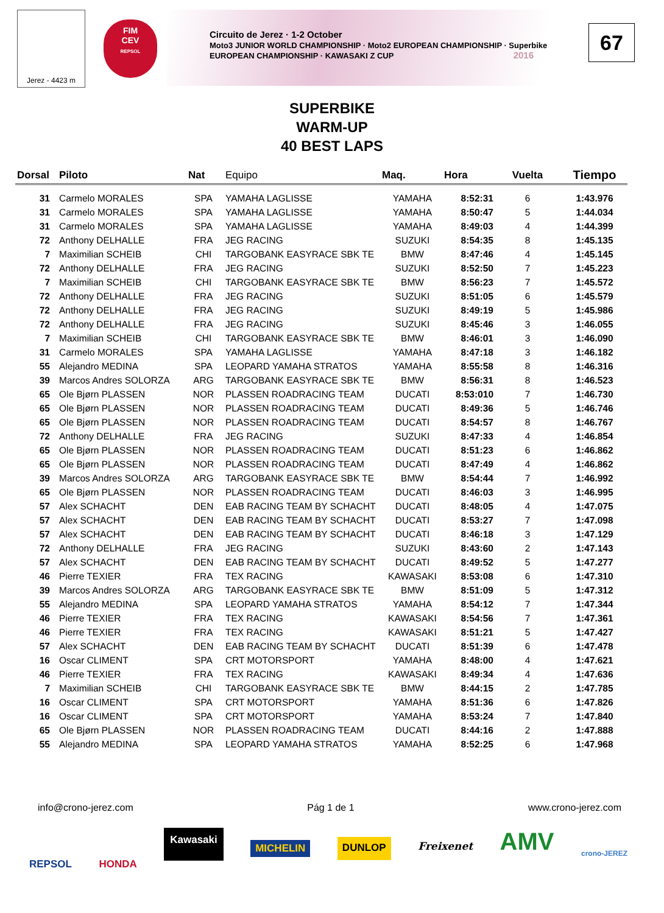Jerez - 4423 m
FIM
CEV
REPSOL
Circuito de Jerez · 1-2 October
Moto3 JUNIOR WORLD CHAMPIONSHIP · Moto2 EUROPEAN CHAMPIONSHIP · Superbike EUROPEAN CHAMPIONSHIP · KAWASAKI Z CUP 2016
67
SUPERBIKE
WARM-UP
40 BEST LAPS
| Dorsal | Piloto | Nat | Equipo | Maq. | Hora | Vuelta | Tiempo |
| --- | --- | --- | --- | --- | --- | --- | --- |
| 31 | Carmelo MORALES | SPA | YAMAHA LAGLISSE | YAMAHA | 8:52:31 | 6 | 1:43.976 |
| 31 | Carmelo MORALES | SPA | YAMAHA LAGLISSE | YAMAHA | 8:50:47 | 5 | 1:44.034 |
| 31 | Carmelo MORALES | SPA | YAMAHA LAGLISSE | YAMAHA | 8:49:03 | 4 | 1:44.399 |
| 72 | Anthony DELHALLE | FRA | JEG RACING | SUZUKI | 8:54:35 | 8 | 1:45.135 |
| 7 | Maximilian SCHEIB | CHI | TARGOBANK EASYRACE SBK TE | BMW | 8:47:46 | 4 | 1:45.145 |
| 72 | Anthony DELHALLE | FRA | JEG RACING | SUZUKI | 8:52:50 | 7 | 1:45.223 |
| 7 | Maximilian SCHEIB | CHI | TARGOBANK EASYRACE SBK TE | BMW | 8:56:23 | 7 | 1:45.572 |
| 72 | Anthony DELHALLE | FRA | JEG RACING | SUZUKI | 8:51:05 | 6 | 1:45.579 |
| 72 | Anthony DELHALLE | FRA | JEG RACING | SUZUKI | 8:49:19 | 5 | 1:45.986 |
| 72 | Anthony DELHALLE | FRA | JEG RACING | SUZUKI | 8:45:46 | 3 | 1:46.055 |
| 7 | Maximilian SCHEIB | CHI | TARGOBANK EASYRACE SBK TE | BMW | 8:46:01 | 3 | 1:46.090 |
| 31 | Carmelo MORALES | SPA | YAMAHA LAGLISSE | YAMAHA | 8:47:18 | 3 | 1:46.182 |
| 55 | Alejandro MEDINA | SPA | LEOPARD YAMAHA STRATOS | YAMAHA | 8:55:58 | 8 | 1:46.316 |
| 39 | Marcos Andres SOLORZA | ARG | TARGOBANK EASYRACE SBK TE | BMW | 8:56:31 | 8 | 1:46.523 |
| 65 | Ole Bjørn PLASSEN | NOR | PLASSEN ROADRACING TEAM | DUCATI | 8:53:010 | 7 | 1:46.730 |
| 65 | Ole Bjørn PLASSEN | NOR | PLASSEN ROADRACING TEAM | DUCATI | 8:49:36 | 5 | 1:46.746 |
| 65 | Ole Bjørn PLASSEN | NOR | PLASSEN ROADRACING TEAM | DUCATI | 8:54:57 | 8 | 1:46.767 |
| 72 | Anthony DELHALLE | FRA | JEG RACING | SUZUKI | 8:47:33 | 4 | 1:46.854 |
| 65 | Ole Bjørn PLASSEN | NOR | PLASSEN ROADRACING TEAM | DUCATI | 8:51:23 | 6 | 1:46.862 |
| 65 | Ole Bjørn PLASSEN | NOR | PLASSEN ROADRACING TEAM | DUCATI | 8:47:49 | 4 | 1:46.862 |
| 39 | Marcos Andres SOLORZA | ARG | TARGOBANK EASYRACE SBK TE | BMW | 8:54:44 | 7 | 1:46.992 |
| 65 | Ole Bjørn PLASSEN | NOR | PLASSEN ROADRACING TEAM | DUCATI | 8:46:03 | 3 | 1:46.995 |
| 57 | Alex SCHACHT | DEN | EAB RACING TEAM BY SCHACHT | DUCATI | 8:48:05 | 4 | 1:47.075 |
| 57 | Alex SCHACHT | DEN | EAB RACING TEAM BY SCHACHT | DUCATI | 8:53:27 | 7 | 1:47.098 |
| 57 | Alex SCHACHT | DEN | EAB RACING TEAM BY SCHACHT | DUCATI | 8:46:18 | 3 | 1:47.129 |
| 72 | Anthony DELHALLE | FRA | JEG RACING | SUZUKI | 8:43:60 | 2 | 1:47.143 |
| 57 | Alex SCHACHT | DEN | EAB RACING TEAM BY SCHACHT | DUCATI | 8:49:52 | 5 | 1:47.277 |
| 46 | Pierre TEXIER | FRA | TEX RACING | KAWASAKI | 8:53:08 | 6 | 1:47.310 |
| 39 | Marcos Andres SOLORZA | ARG | TARGOBANK EASYRACE SBK TE | BMW | 8:51:09 | 5 | 1:47.312 |
| 55 | Alejandro MEDINA | SPA | LEOPARD YAMAHA STRATOS | YAMAHA | 8:54:12 | 7 | 1:47.344 |
| 46 | Pierre TEXIER | FRA | TEX RACING | KAWASAKI | 8:54:56 | 7 | 1:47.361 |
| 46 | Pierre TEXIER | FRA | TEX RACING | KAWASAKI | 8:51:21 | 5 | 1:47.427 |
| 57 | Alex SCHACHT | DEN | EAB RACING TEAM BY SCHACHT | DUCATI | 8:51:39 | 6 | 1:47.478 |
| 16 | Oscar CLIMENT | SPA | CRT MOTORSPORT | YAMAHA | 8:48:00 | 4 | 1:47.621 |
| 46 | Pierre TEXIER | FRA | TEX RACING | KAWASAKI | 8:49:34 | 4 | 1:47.636 |
| 7 | Maximilian SCHEIB | CHI | TARGOBANK EASYRACE SBK TE | BMW | 8:44:15 | 2 | 1:47.785 |
| 16 | Oscar CLIMENT | SPA | CRT MOTORSPORT | YAMAHA | 8:51:36 | 6 | 1:47.826 |
| 16 | Oscar CLIMENT | SPA | CRT MOTORSPORT | YAMAHA | 8:53:24 | 7 | 1:47.840 |
| 65 | Ole Bjørn PLASSEN | NOR | PLASSEN ROADRACING TEAM | DUCATI | 8:44:16 | 2 | 1:47.888 |
| 55 | Alejandro MEDINA | SPA | LEOPARD YAMAHA STRATOS | YAMAHA | 8:52:25 | 6 | 1:47.968 |
info@crono-jerez.com Pág 1 de 1 www.crono-jerez.com
REPSOL HONDA Kawasaki MICHELIN DUNLOP Freixenet AMV crono-JEREZ